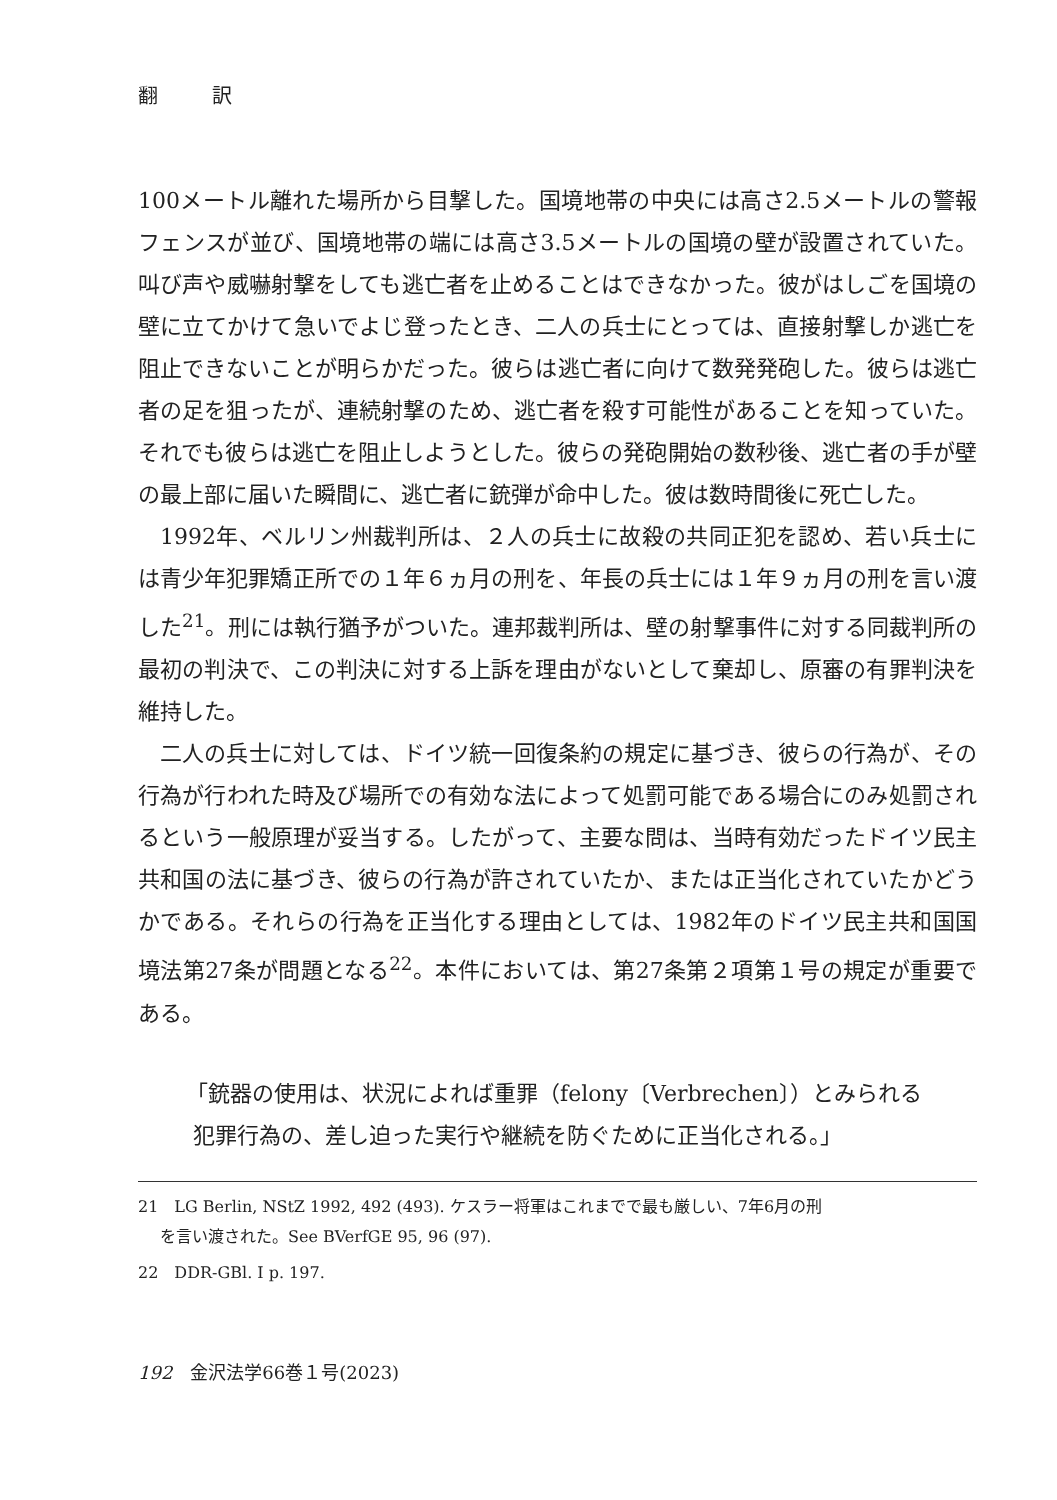翻 訳
100メートル離れた場所から目撃した。国境地帯の中央には高さ2.5メートルの警報フェンスが並び、国境地帯の端には高さ3.5メートルの国境の壁が設置されていた。叫び声や威嚇射撃をしても逃亡者を止めることはできなかった。彼がはしごを国境の壁に立てかけて急いでよじ登ったとき、二人の兵士にとっては、直接射撃しか逃亡を阻止できないことが明らかだった。彼らは逃亡者に向けて数発発砲した。彼らは逃亡者の足を狙ったが、連続射撃のため、逃亡者を殺す可能性があることを知っていた。それでも彼らは逃亡を阻止しようとした。彼らの発砲開始の数秒後、逃亡者の手が壁の最上部に届いた瞬間に、逃亡者に銃弾が命中した。彼は数時間後に死亡した。
1992年、ベルリン州裁判所は、２人の兵士に故殺の共同正犯を認め、若い兵士には青少年犯罪矯正所での１年６ヵ月の刑を、年長の兵士には１年９ヵ月の刑を言い渡した<sup>21</sup>。刑には執行猶予がついた。連邦裁判所は、壁の射撃事件に対する同裁判所の最初の判決で、この判決に対する上訴を理由がないとして棄却し、原審の有罪判決を維持した。
二人の兵士に対しては、ドイツ統一回復条約の規定に基づき、彼らの行為が、その行為が行われた時及び場所での有効な法によって処罰可能である場合にのみ処罰されるという一般原理が妥当する。したがって、主要な問は、当時有効だったドイツ民主共和国の法に基づき、彼らの行為が許されていたか、または正当化されていたかどうかである。それらの行為を正当化する理由としては、1982年のドイツ民主共和国国境法第27条が問題となる<sup>22</sup>。本件においては、第27条第２項第１号の規定が重要である。
「銃器の使用は、状況によれば重罪（felony〔Verbrechen〕）とみられる
犯罪行為の、差し迫った実行や継続を防ぐために正当化される。」
21　LG Berlin, NStZ 1992, 492 (493). ケスラー将軍はこれまでで最も厳しい、7年6月の刑
を言い渡された。See BVerfGE 95, 96 (97).
22　DDR-GBl. I p. 197.
192　金沢法学66巻１号(2023)